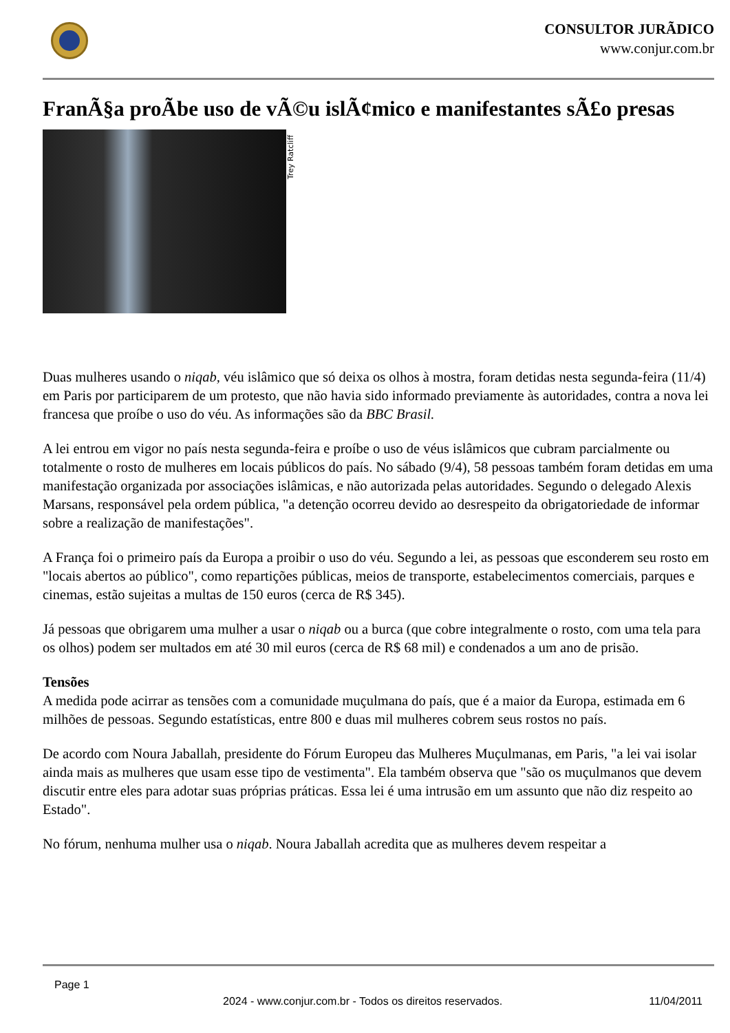CONSULTOR JURÃDICO
www.conjur.com.br
FranÃ§a proÃbe uso de vÃ©u islÃ¢mico e manifestantes sÃ£o presas
Trey Ratcliff
Duas mulheres usando o niqab, véu islâmico que só deixa os olhos à mostra, foram detidas nesta segunda-feira (11/4) em Paris por participarem de um protesto, que não havia sido informado previamente às autoridades, contra a nova lei francesa que proíbe o uso do véu. As informações são da BBC Brasil.
A lei entrou em vigor no país nesta segunda-feira e proíbe o uso de véus islâmicos que cubram parcialmente ou totalmente o rosto de mulheres em locais públicos do país. No sábado (9/4), 58 pessoas também foram detidas em uma manifestação organizada por associações islâmicas, e não autorizada pelas autoridades. Segundo o delegado Alexis Marsans, responsável pela ordem pública, "a detenção ocorreu devido ao desrespeito da obrigatoriedade de informar sobre a realização de manifestações".
A França foi o primeiro país da Europa a proibir o uso do véu. Segundo a lei, as pessoas que esconderem seu rosto em "locais abertos ao público", como repartições públicas, meios de transporte, estabelecimentos comerciais, parques e cinemas, estão sujeitas a multas de 150 euros (cerca de R$ 345).
Já pessoas que obrigarem uma mulher a usar o niqab ou a burca (que cobre integralmente o rosto, com uma tela para os olhos) podem ser multados em até 30 mil euros (cerca de R$ 68 mil) e condenados a um ano de prisão.
Tensões
A medida pode acirrar as tensões com a comunidade muçulmana do país, que é a maior da Europa, estimada em 6 milhões de pessoas. Segundo estatísticas, entre 800 e duas mil mulheres cobrem seus rostos no país.
De acordo com Noura Jaballah, presidente do Fórum Europeu das Mulheres Muçulmanas, em Paris, "a lei vai isolar ainda mais as mulheres que usam esse tipo de vestimenta". Ela também observa que "são os muçulmanos que devem discutir entre eles para adotar suas próprias práticas. Essa lei é uma intrusão em um assunto que não diz respeito ao Estado".
No fórum, nenhuma mulher usa o niqab. Noura Jaballah acredita que as mulheres devem respeitar a
Page 1
2024 - www.conjur.com.br - Todos os direitos reservados. 11/04/2011